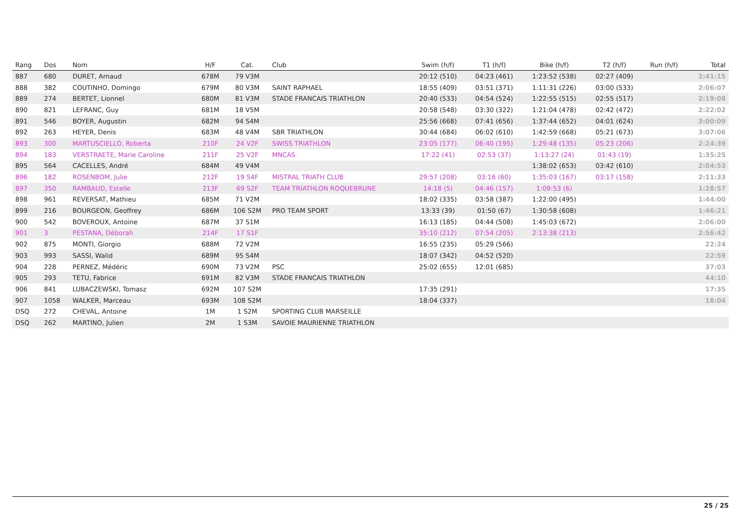| Rang | Dos | Nom | H/F | Cat. | Club | Swim (h/f) | T1 (h/f) | Bike (h/f) | T2 (h/f) | Run (h/f) | Total |
| --- | --- | --- | --- | --- | --- | --- | --- | --- | --- | --- | --- |
| 887 | 680 | DURET, Arnaud | 678M | 79 V3M | | 20:12 (510) | 04:23 (461) | 1:23:52 (538) | 02:27 (409) | | 2:41:15 |
| 888 | 382 | COUTINHO, Domingo | 679M | 80 V3M | SAINT RAPHAEL | 18:55 (409) | 03:51 (371) | 1:11:31 (226) | 03:00 (533) | | 2:06:07 |
| 889 | 274 | BERTET, Lionnel | 680M | 81 V3M | STADE FRANCAIS TRIATHLON | 20:40 (533) | 04:54 (524) | 1:22:55 (515) | 02:55 (517) | | 2:19:08 |
| 890 | 821 | LEFRANC, Guy | 681M | 18 V5M | | 20:58 (548) | 03:30 (322) | 1:21:04 (478) | 02:42 (472) | | 2:22:02 |
| 891 | 546 | BOYER, Augustin | 682M | 94 S4M | | 25:56 (668) | 07:41 (656) | 1:37:44 (652) | 04:01 (624) | | 3:00:09 |
| 892 | 263 | HEYER, Denis | 683M | 48 V4M | SBR TRIATHLON | 30:44 (684) | 06:02 (610) | 1:42:59 (668) | 05:21 (673) | | 3:07:06 |
| 893 | 300 | MARTUSCIELLO, Roberta | 210F | 24 V2F | SWISS TRIATHLON | 23:05 (177) | 06:40 (195) | 1:29:48 (135) | 05:23 (206) | | 2:24:39 |
| 894 | 183 | VERSTRAETE, Marie Caroline | 211F | 25 V2F | MNCAS | 17:22 (41) | 02:53 (37) | 1:13:27 (24) | 01:43 (19) | | 1:35:25 |
| 895 | 564 | CACELLES, André | 684M | 49 V4M | | | | 1:38:02 (653) | 03:42 (610) | | 2:04:53 |
| 896 | 182 | ROSENBOM, Julie | 212F | 19 S4F | MISTRAL TRIATH CLUB | 29:57 (208) | 03:16 (60) | 1:35:03 (167) | 03:17 (158) | | 2:11:33 |
| 897 | 350 | RAMBAUD, Estelle | 213F | 69 S2F | TEAM TRIATHLON ROQUEBRUNE | 14:18 (5) | 04:46 (157) | 1:09:53 (6) | | | 1:28:57 |
| 898 | 961 | REVERSAT, Mathieu | 685M | 71 V2M | | 18:02 (335) | 03:58 (387) | 1:22:00 (495) | | | 1:44:00 |
| 899 | 216 | BOURGEON, Geoffrey | 686M | 106 S2M | PRO TEAM SPORT | 13:33 (39) | 01:50 (67) | 1:30:58 (608) | | | 1:46:21 |
| 900 | 542 | BOVEROUX, Antoine | 687M | 37 S1M | | 16:13 (185) | 04:44 (508) | 1:45:03 (672) | | | 2:06:00 |
| 901 | 3 | PESTANA, Déborah | 214F | 17 S1F | | 35:10 (212) | 07:54 (205) | 2:13:38 (213) | | | 2:56:42 |
| 902 | 875 | MONTI, Giorgio | 688M | 72 V2M | | 16:55 (235) | 05:29 (566) | | | | 22:24 |
| 903 | 993 | SASSI, Walid | 689M | 95 S4M | | 18:07 (342) | 04:52 (520) | | | | 22:59 |
| 904 | 228 | PERNEZ, Médéric | 690M | 73 V2M | PSC | 25:02 (655) | 12:01 (685) | | | | 37:03 |
| 905 | 293 | TETU, Fabrice | 691M | 82 V3M | STADE FRANCAIS TRIATHLON | | | | | | 44:10 |
| 906 | 841 | LUBACZEWSKI, Tomasz | 692M | 107 S2M | | 17:35 (291) | | | | | 17:35 |
| 907 | 1058 | WALKER, Marceau | 693M | 108 S2M | | 18:04 (337) | | | | | 18:04 |
| DSQ | 272 | CHEVAL, Antoine | 1M | 1 S2M | SPORTING CLUB MARSEILLE | | | | | | |
| DSQ | 262 | MARTINO, Julien | 2M | 1 S3M | SAVOIE MAURIENNE TRIATHLON | | | | | | |
25 / 25